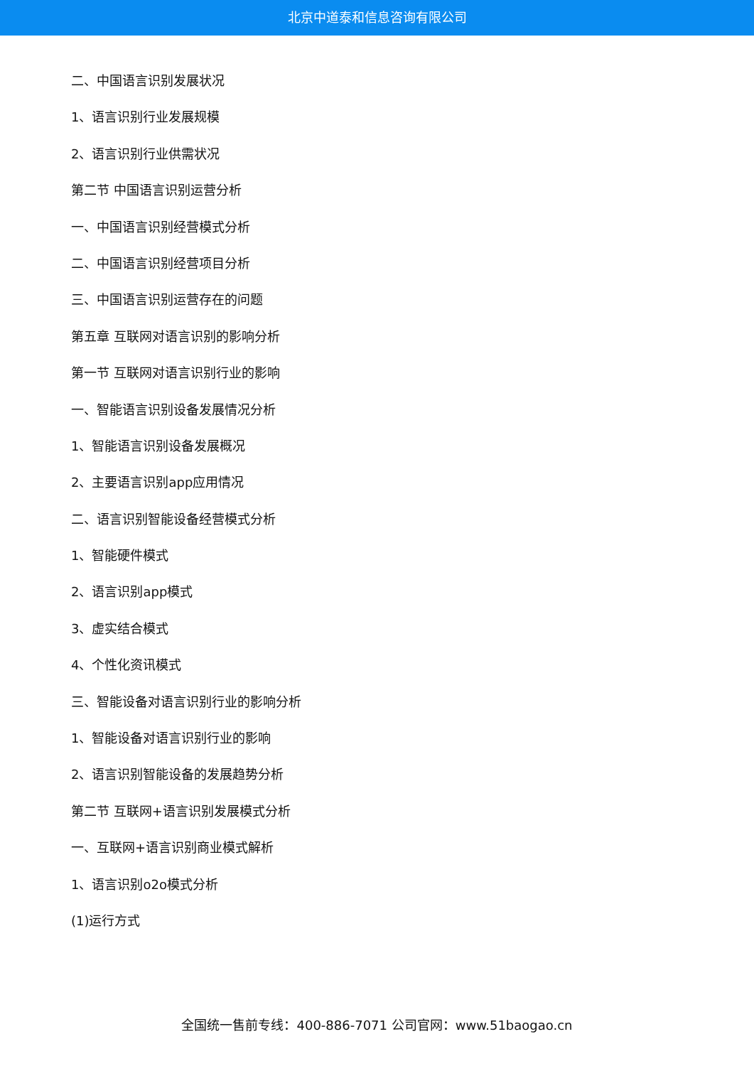北京中道泰和信息咨询有限公司
二、中国语言识别发展状况
1、语言识别行业发展规模
2、语言识别行业供需状况
第二节 中国语言识别运营分析
一、中国语言识别经营模式分析
二、中国语言识别经营项目分析
三、中国语言识别运营存在的问题
第五章 互联网对语言识别的影响分析
第一节 互联网对语言识别行业的影响
一、智能语言识别设备发展情况分析
1、智能语言识别设备发展概况
2、主要语言识别app应用情况
二、语言识别智能设备经营模式分析
1、智能硬件模式
2、语言识别app模式
3、虚实结合模式
4、个性化资讯模式
三、智能设备对语言识别行业的影响分析
1、智能设备对语言识别行业的影响
2、语言识别智能设备的发展趋势分析
第二节 互联网+语言识别发展模式分析
一、互联网+语言识别商业模式解析
1、语言识别o2o模式分析
(1)运行方式
全国统一售前专线：400-886-7071 公司官网：www.51baogao.cn